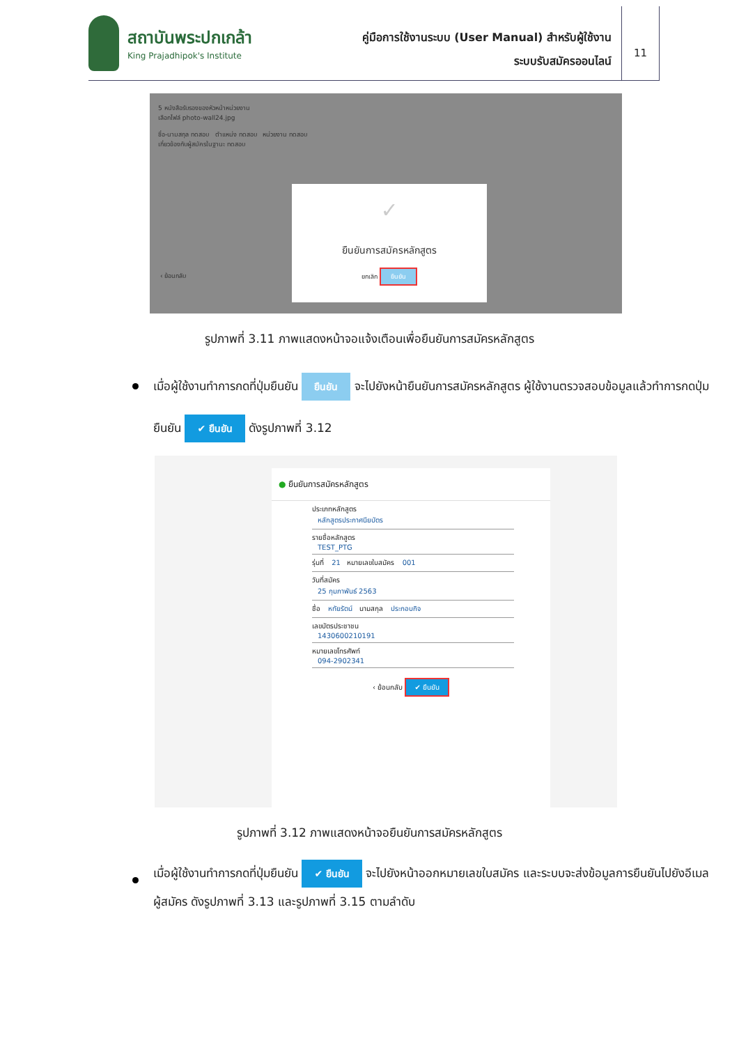สถาบันพระปกเกล้า
King Prajadhipok's Institute
คู่มือการใช้งานระบบ (User Manual) สำหรับผู้ใช้งาน
ระบบรับสมัครออนไลน์
11
5 หนังสือรับรองของหัวหน้าหน่วยงาน
เลือกไฟล์ photo-wall24.jpg
ชื่อ-นามสกุล ทดสอบ ตำแหน่ง ทดสอบ หน่วยงาน ทดสอบ
เกี่ยวข้องกับผู้สมัครในฐานะ ทดสอบ
‹ ย้อนกลับ
✓
ยืนยันการสมัครหลักสูตร
ยกเลิก ยืนยัน
รูปภาพที่ 3.11 ภาพแสดงหน้าจอแจ้งเตือนเพื่อยืนยันการสมัครหลักสูตร
เมื่อผู้ใช้งานทำการกดที่ปุ่มยืนยัน ยืนยัน จะไปยังหน้ายืนยันการสมัครหลักสูตร ผู้ใช้งานตรวจสอบข้อมูลแล้วทำการกดปุ่มยืนยัน ✔ ยืนยัน ดังรูปภาพที่ 3.12
● ยืนยันการสมัครหลักสูตร
ประเภทหลักสูตร
หลักสูตรประกาศนียบัตร
รายชื่อหลักสูตร
TEST_PTG
รุ่นที่ 21 หมายเลขใบสมัคร 001
วันที่สมัคร
25 กุมภาพันธ์ 2563
ชื่อ หทัยรัตน์ นามสกุล ประกอบกิจ
เลขบัตรประชาชน
1430600210191
หมายเลขโทรศัพท์
094-2902341
‹ ย้อนกลับ ✔ ยืนยัน
รูปภาพที่ 3.12 ภาพแสดงหน้าจอยืนยันการสมัครหลักสูตร
เมื่อผู้ใช้งานทำการกดที่ปุ่มยืนยัน ✔ ยืนยัน จะไปยังหน้าออกหมายเลขใบสมัคร และระบบจะส่งข้อมูลการยืนยันไปยังอีเมลผู้สมัคร ดังรูปภาพที่ 3.13 และรูปภาพที่ 3.15 ตามลำดับ